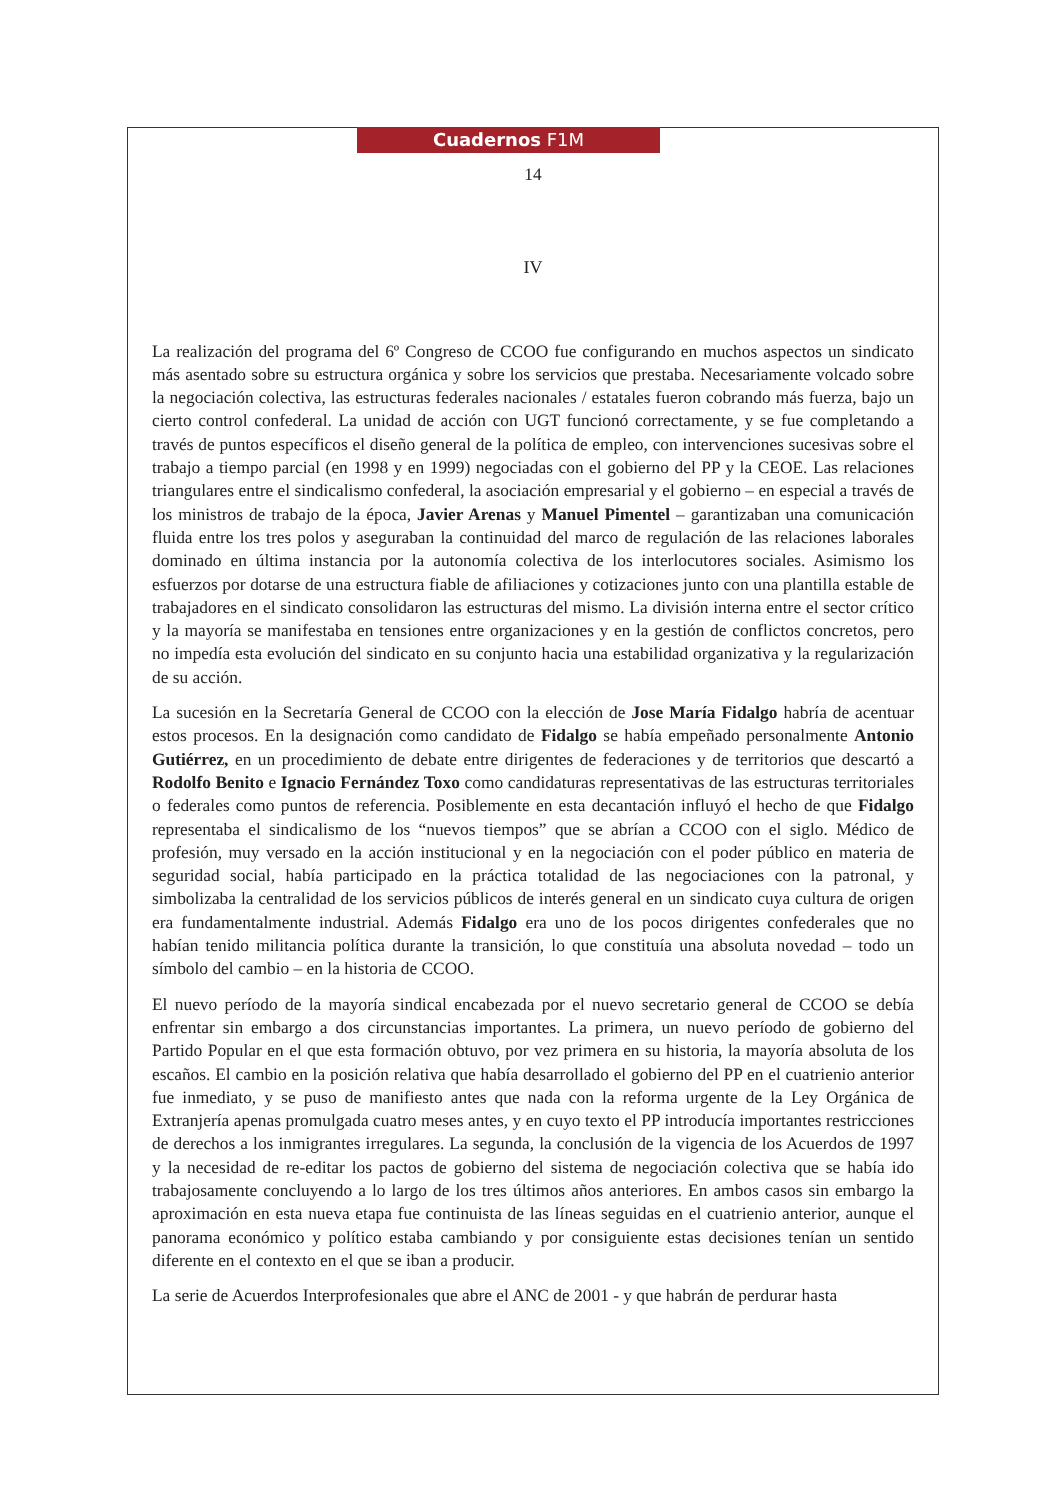Cuadernos F1M
14
IV
La realización del programa del 6º Congreso de CCOO fue configurando en muchos aspectos un sindicato más asentado sobre su estructura orgánica y sobre los servicios que prestaba. Necesariamente volcado sobre la negociación colectiva, las estructuras federales nacionales / estatales fueron cobrando más fuerza, bajo un cierto control confederal. La unidad de acción con UGT funcionó correctamente, y se fue completando a través de puntos específicos el diseño general de la política de empleo, con intervenciones sucesivas sobre el trabajo a tiempo parcial (en 1998 y en 1999) negociadas con el gobierno del PP y la CEOE. Las relaciones triangulares entre el sindicalismo confederal, la asociación empresarial y el gobierno – en especial a través de los ministros de trabajo de la época, Javier Arenas y Manuel Pimentel – garantizaban una comunicación fluida entre los tres polos y aseguraban la continuidad del marco de regulación de las relaciones laborales dominado en última instancia por la autonomía colectiva de los interlocutores sociales. Asimismo los esfuerzos por dotarse de una estructura fiable de afiliaciones y cotizaciones junto con una plantilla estable de trabajadores en el sindicato consolidaron las estructuras del mismo. La división interna entre el sector crítico y la mayoría se manifestaba en tensiones entre organizaciones y en la gestión de conflictos concretos, pero no impedía esta evolución del sindicato en su conjunto hacia una estabilidad organizativa y la regularización de su acción.
La sucesión en la Secretaría General de CCOO con la elección de Jose María Fidalgo habría de acentuar estos procesos. En la designación como candidato de Fidalgo se había empeñado personalmente Antonio Gutiérrez, en un procedimiento de debate entre dirigentes de federaciones y de territorios que descartó a Rodolfo Benito e Ignacio Fernández Toxo como candidaturas representativas de las estructuras territoriales o federales como puntos de referencia. Posiblemente en esta decantación influyó el hecho de que Fidalgo representaba el sindicalismo de los “nuevos tiempos” que se abrían a CCOO con el siglo. Médico de profesión, muy versado en la acción institucional y en la negociación con el poder público en materia de seguridad social, había participado en la práctica totalidad de las negociaciones con la patronal, y simbolizaba la centralidad de los servicios públicos de interés general en un sindicato cuya cultura de origen era fundamentalmente industrial. Además Fidalgo era uno de los pocos dirigentes confederales que no habían tenido militancia política durante la transición, lo que constituía una absoluta novedad – todo un símbolo del cambio – en la historia de CCOO.
El nuevo período de la mayoría sindical encabezada por el nuevo secretario general de CCOO se debía enfrentar sin embargo a dos circunstancias importantes. La primera, un nuevo período de gobierno del Partido Popular en el que esta formación obtuvo, por vez primera en su historia, la mayoría absoluta de los escaños. El cambio en la posición relativa que había desarrollado el gobierno del PP en el cuatrienio anterior fue inmediato, y se puso de manifiesto antes que nada con la reforma urgente de la Ley Orgánica de Extranjería apenas promulgada cuatro meses antes, y en cuyo texto el PP introducía importantes restricciones de derechos a los inmigrantes irregulares. La segunda, la conclusión de la vigencia de los Acuerdos de 1997 y la necesidad de re-editar los pactos de gobierno del sistema de negociación colectiva que se había ido trabajosamente concluyendo a lo largo de los tres últimos años anteriores. En ambos casos sin embargo la aproximación en esta nueva etapa fue continuista de las líneas seguidas en el cuatrienio anterior, aunque el panorama económico y político estaba cambiando y por consiguiente estas decisiones tenían un sentido diferente en el contexto en el que se iban a producir.
La serie de Acuerdos Interprofesionales que abre el ANC de 2001 - y que habrán de perdurar hasta